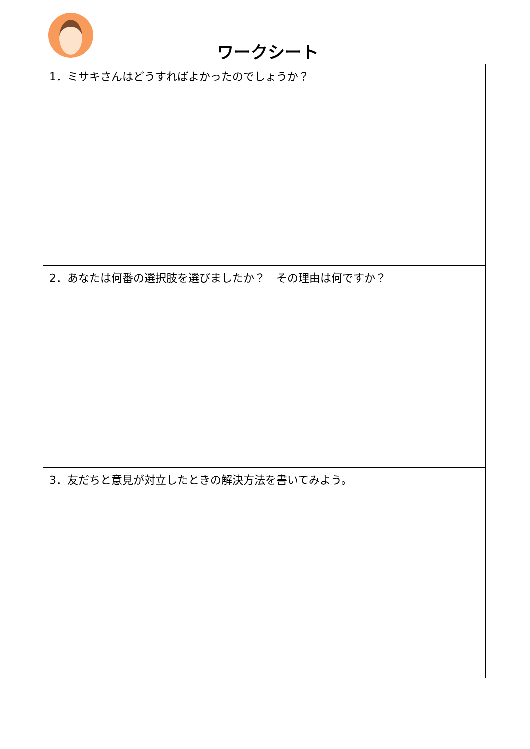ワークシート
| 1．ミサキさんはどうすればよかったのでしょうか？ |
| 2．あなたは何番の選択肢を選びましたか？ その理由は何ですか？ |
| 3．友だちと意見が対立したときの解決方法を書いてみよう。 |